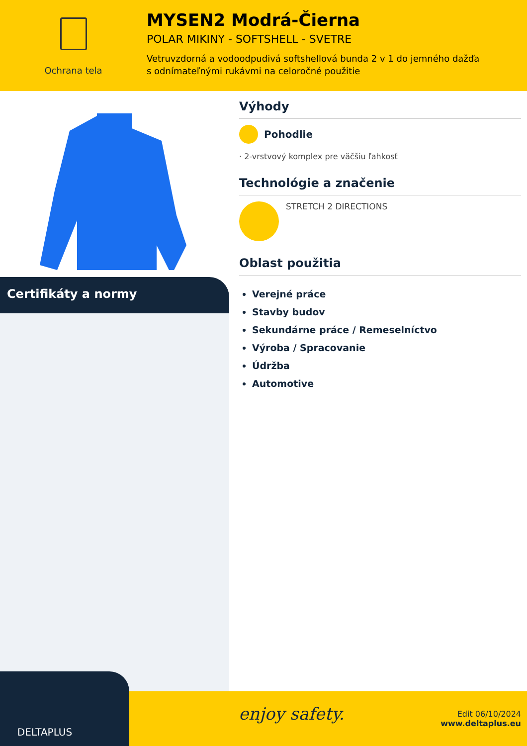Ochrana tela
MYSEN2 Modrá-Čierna
POLAR MIKINY - SOFTSHELL - SVETRE
Vetruvzdorná a vodoodpudivá softshellová bunda 2 v 1 do jemného dažďa
s odnímateľnými rukávmi na celoročné použitie
Certifikáty a normy
Výhody
Pohodlie
· 2-vrstvový komplex pre väčšiu ľahkosť
Technológie a značenie
STRETCH 2 DIRECTIONS
Oblast použitia
Verejné práce
Stavby budov
Sekundárne práce / Remeselníctvo
Výroba / Spracovanie
Údržba
Automotive
enjoy safety.
Edit 06/10/2024
www.deltaplus.eu
DELTAPLUS